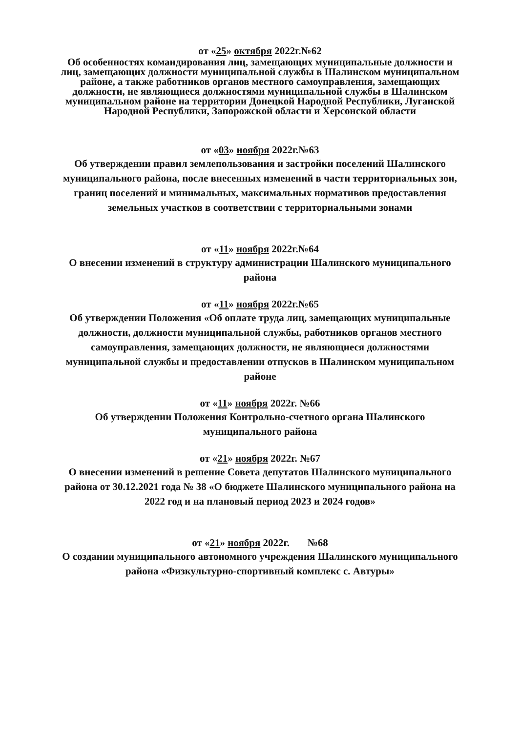от «25» октября 2022г.№62
Об особенностях командирования лиц, замещающих муниципальные должности и лиц, замещающих должности муниципальной службы в Шалинском муниципальном районе, а также работников органов местного самоуправления, замещающих должности, не являющиеся должностями муниципальной службы в Шалинском муниципальном районе на территории Донецкой Народной Республики, Луганской Народной Республики, Запорожской области и Херсонской области
от «03» ноября 2022г.№63
Об утверждении правил землепользования и застройки поселений Шалинского муниципального района, после внесенных изменений в части территориальных зон, границ поселений и минимальных, максимальных нормативов предоставления земельных участков в соответствии с территориальными зонами
от «11» ноября 2022г.№64
О внесении изменений в структуру администрации Шалинского муниципального района
от «11» ноября 2022г.№65
Об утверждении Положения «Об оплате труда лиц, замещающих муниципальные должности, должности муниципальной службы, работников органов местного самоуправления, замещающих должности, не являющиеся должностями муниципальной службы и предоставлении отпусков в Шалинском муниципальном районе
от «11» ноября 2022г. №66
Об утверждении Положения Контрольно-счетного органа Шалинского муниципального района
от «21» ноября 2022г. №67
О внесении изменений в решение Совета депутатов Шалинского муниципального района от 30.12.2021 года № 38 «О бюджете Шалинского муниципального района на 2022 год и на плановый период 2023 и 2024 годов»
от «21» ноября 2022г. №68
О создании муниципального автономного учреждения Шалинского муниципального района «Физкультурно-спортивный комплекс с. Автуры»